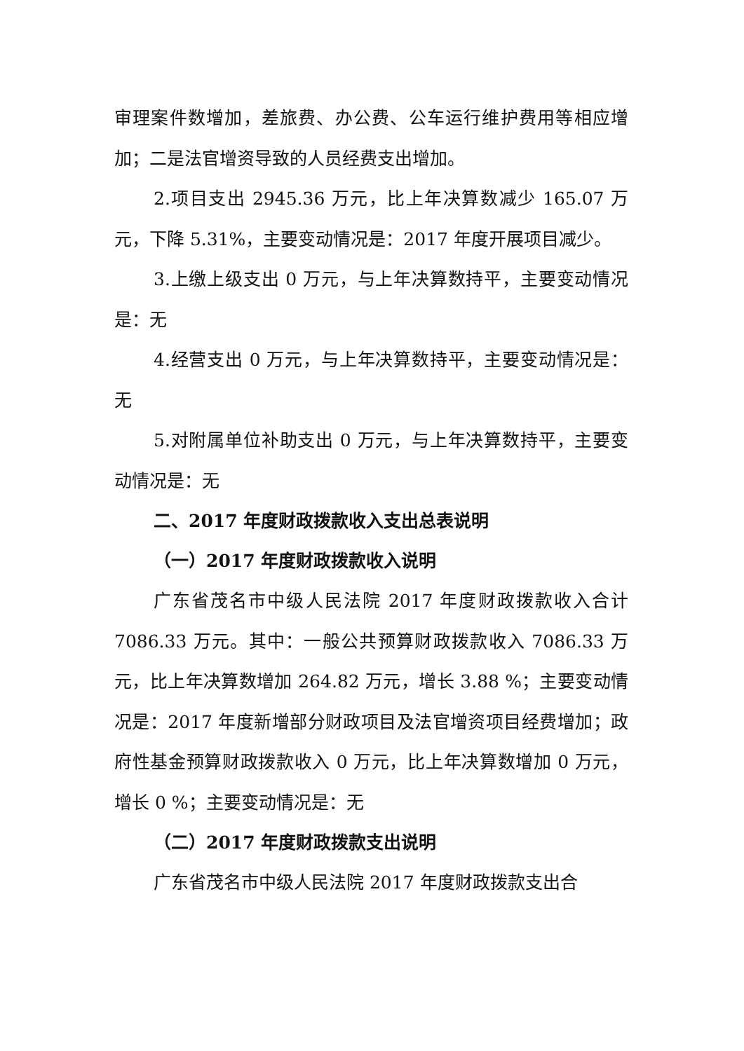审理案件数增加，差旅费、办公费、公车运行维护费用等相应增加；二是法官增资导致的人员经费支出增加。
2.项目支出 2945.36 万元，比上年决算数减少 165.07 万元，下降 5.31%，主要变动情况是：2017 年度开展项目减少。
3.上缴上级支出 0 万元，与上年决算数持平，主要变动情况是：无
4.经营支出 0 万元，与上年决算数持平，主要变动情况是：无
5.对附属单位补助支出 0 万元，与上年决算数持平，主要变动情况是：无
二、2017 年度财政拨款收入支出总表说明
（一）2017 年度财政拨款收入说明
广东省茂名市中级人民法院 2017 年度财政拨款收入合计 7086.33 万元。其中：一般公共预算财政拨款收入 7086.33 万元，比上年决算数增加 264.82 万元，增长 3.88 %；主要变动情况是：2017 年度新增部分财政项目及法官增资项目经费增加；政府性基金预算财政拨款收入 0 万元，比上年决算数增加 0 万元，增长 0 %；主要变动情况是：无
（二）2017 年度财政拨款支出说明
广东省茂名市中级人民法院 2017 年度财政拨款支出合